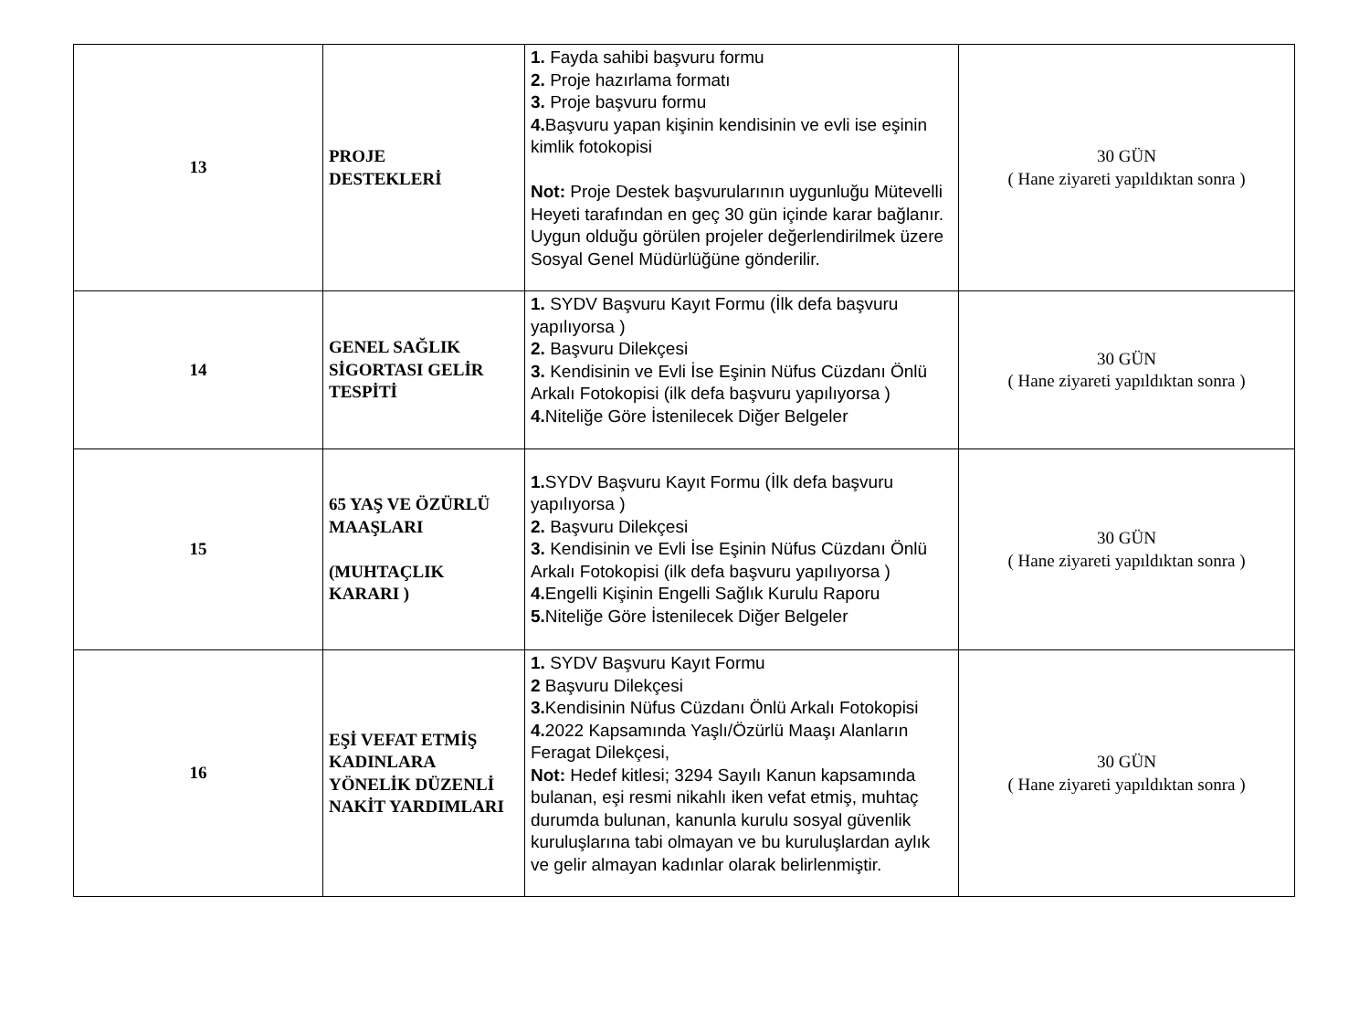| 13 | PROJE DESTEKLERİ | 1. Fayda sahibi başvuru formu 2. Proje hazırlama formatı 3. Proje başvuru formu 4. Başvuru yapan kişinin kendisinin ve evli ise eşinin kimlik fotokopisi Not: Proje Destek başvurularının uygunluğu Mütevelli Heyeti tarafından en geç 30 gün içinde karar bağlanır. Uygun olduğu görülen projeler değerlendirilmek üzere Sosyal Genel Müdürlüğüne gönderilir. | 30 GÜN ( Hane ziyareti yapıldıktan sonra ) |
| 14 | GENEL SAĞLIK SİGORTASI GELİR TESPİTİ | 1. SYDV Başvuru Kayıt Formu (İlk defa başvuru yapılıyorsa ) 2. Başvuru Dilekçesi 3. Kendisinin ve Evli İse Eşinin Nüfus Cüzdanı Önlü Arkalı Fotokopisi (ilk defa başvuru yapılıyorsa ) 4. Niteliğe Göre İstenilecek Diğer Belgeler | 30 GÜN ( Hane ziyareti yapıldıktan sonra ) |
| 15 | 65 YAŞ VE ÖZÜRLÜ MAAŞLARI (MUHTAÇLIK KARARI ) | 1. SYDV Başvuru Kayıt Formu (İlk defa başvuru yapılıyorsa ) 2. Başvuru Dilekçesi 3. Kendisinin ve Evli İse Eşinin Nüfus Cüzdanı Önlü Arkalı Fotokopisi (ilk defa başvuru yapılıyorsa ) 4. Engelli Kişinin Engelli Sağlık Kurulu Raporu 5. Niteliğe Göre İstenilecek Diğer Belgeler | 30 GÜN ( Hane ziyareti yapıldıktan sonra ) |
| 16 | EŞİ VEFAT ETMİŞ KADINLARA YÖNELİK DÜZENLİ NAKİT YARDIMLARI | 1. SYDV Başvuru Kayıt Formu 2 Başvuru Dilekçesi 3. Kendisinin Nüfus Cüzdanı Önlü Arkalı Fotokopisi 4. 2022 Kapsamında Yaşlı/Özürlü Maaşı Alanların Feragat Dilekçesi, Not: Hedef kitlesi; 3294 Sayılı Kanun kapsamında bulanan, eşi resmi nikahlı iken vefat etmiş, muhtaç durumda bulunan, kanunla kurulu sosyal güvenlik kuruluşlarına tabi olmayan ve bu kuruluşlardan aylık ve gelir almayan kadınlar olarak belirlenmiştir. | 30 GÜN ( Hane ziyareti yapıldıktan sonra ) |